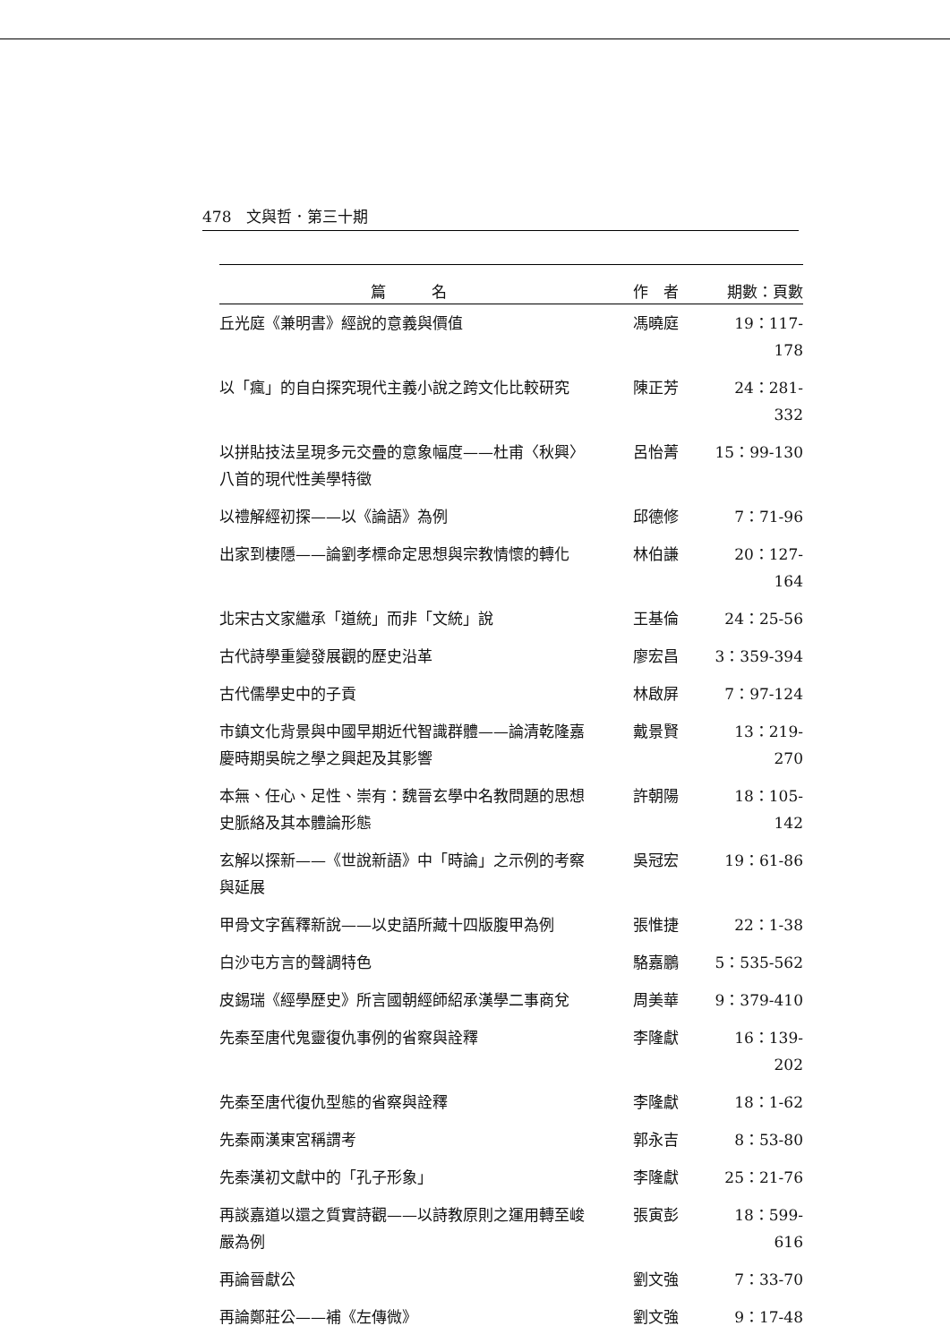478　文與哲．第三十期
| 篇 名 | 作 者 | 期數：頁數 |
| --- | --- | --- |
| 丘光庭《兼明書》經說的意義與價值 | 馮曉庭 | 19：117-178 |
| 以「瘋」的自白探究現代主義小說之跨文化比較研究 | 陳正芳 | 24：281-332 |
| 以拼貼技法呈現多元交疊的意象幅度——杜甫〈秋興〉八首的現代性美學特徵 | 呂怡菁 | 15：99-130 |
| 以禮解經初探——以《論語》為例 | 邱德修 | 7：71-96 |
| 出家到棲隱——論劉孝標命定思想與宗教情懷的轉化 | 林伯謙 | 20：127-164 |
| 北宋古文家繼承「道統」而非「文統」說 | 王基倫 | 24：25-56 |
| 古代詩學重變發展觀的歷史沿革 | 廖宏昌 | 3：359-394 |
| 古代儒學史中的子貢 | 林啟屏 | 7：97-124 |
| 市鎮文化背景與中國早期近代智識群體——論清乾隆嘉慶時期吳皖之學之興起及其影響 | 戴景賢 | 13：219-270 |
| 本無、任心、足性、崇有：魏晉玄學中名教問題的思想史脈絡及其本體論形態 | 許朝陽 | 18：105-142 |
| 玄解以探新——《世說新語》中「時論」之示例的考察與延展 | 吳冠宏 | 19：61-86 |
| 甲骨文字舊釋新說——以史語所藏十四版腹甲為例 | 張惟捷 | 22：1-38 |
| 白沙屯方言的聲調特色 | 駱嘉鵬 | 5：535-562 |
| 皮錫瑞《經學歷史》所言國朝經師紹承漢學二事商兌 | 周美華 | 9：379-410 |
| 先秦至唐代鬼靈復仇事例的省察與詮釋 | 李隆獻 | 16：139-202 |
| 先秦至唐代復仇型態的省察與詮釋 | 李隆獻 | 18：1-62 |
| 先秦兩漢東宮稱謂考 | 郭永吉 | 8：53-80 |
| 先秦漢初文獻中的「孔子形象」 | 李隆獻 | 25：21-76 |
| 再談嘉道以還之質實詩觀——以詩教原則之運用轉至峻嚴為例 | 張寅彭 | 18：599-616 |
| 再論晉獻公 | 劉文強 | 7：33-70 |
| 再論鄭莊公——補《左傳微》 | 劉文強 | 9：17-48 |